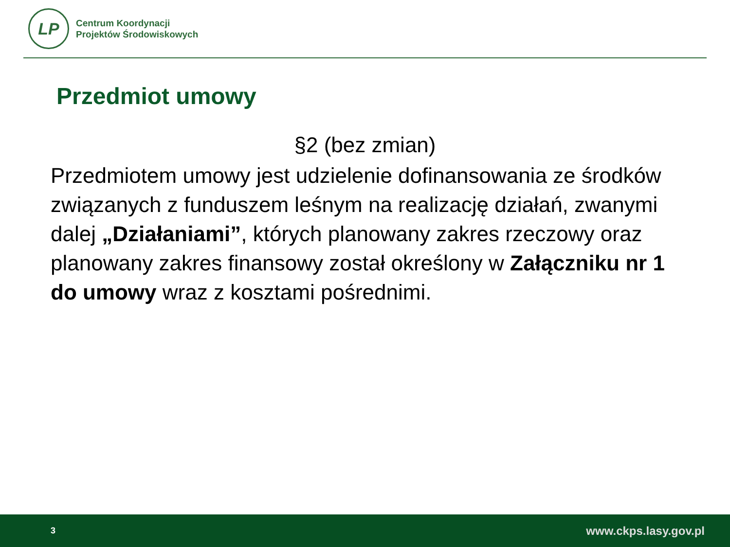LP
Centrum Koordynacji
Projektów Środowiskowych
Przedmiot umowy
§2 (bez zmian)
Przedmiotem umowy jest udzielenie dofinansowania ze środków związanych z funduszem leśnym na realizację działań, zwanymi dalej „Działaniami”, których planowany zakres rzeczowy oraz planowany zakres finansowy został określony w Załączniku nr 1 do umowy wraz z kosztami pośrednimi.
3 www.ckps.lasy.gov.pl